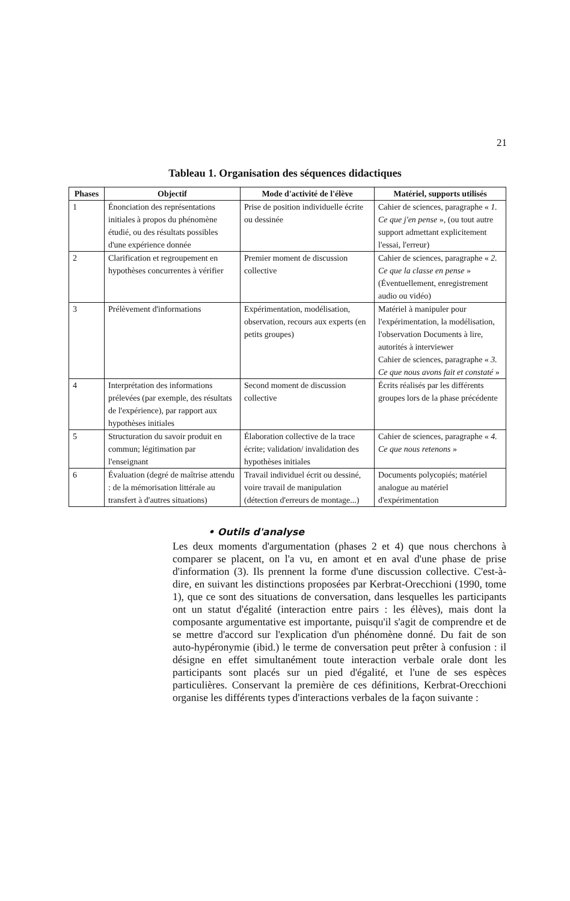21
Tableau 1. Organisation des séquences didactiques
| Phases | Objectif | Mode d'activité de l'élève | Matériel, supports utilisés |
| --- | --- | --- | --- |
| 1 | Énonciation des représentations initiales à propos du phénomène étudié, ou des résultats possibles d'une expérience donnée | Prise de position individuelle écrite ou dessinée | Cahier de sciences, paragraphe « 1. Ce que j'en pense », (ou tout autre support admettant explicitement l'essai, l'erreur) |
| 2 | Clarification et regroupement en hypothèses concurrentes à vérifier | Premier moment de discussion collective | Cahier de sciences, paragraphe « 2. Ce que la classe en pense » (Éventuellement, enregistrement audio ou vidéo) |
| 3 | Prélèvement d'informations | Expérimentation, modélisation, observation, recours aux experts (en petits groupes) | Matériel à manipuler pour l'expérimentation, la modélisation, l'observation Documents à lire, autorités à interviewer Cahier de sciences, paragraphe « 3. Ce que nous avons fait et constaté » |
| 4 | Interprétation des informations prélevées (par exemple, des résultats de l'expérience), par rapport aux hypothèses initiales | Second moment de discussion collective | Écrits réalisés par les différents groupes lors de la phase précédente |
| 5 | Structuration du savoir produit en commun; légitimation par l'enseignant | Élaboration collective de la trace écrite; validation/ invalidation des hypothèses initiales | Cahier de sciences, paragraphe « 4. Ce que nous retenons » |
| 6 | Évaluation (degré de maîtrise attendu : de la mémorisation littérale au transfert à d'autres situations) | Travail individuel écrit ou dessiné, voire travail de manipulation (détection d'erreurs de montage...) | Documents polycopiés; matériel analogue au matériel d'expérimentation |
• Outils d'analyse
Les deux moments d'argumentation (phases 2 et 4) que nous cherchons à comparer se placent, on l'a vu, en amont et en aval d'une phase de prise d'information (3). Ils prennent la forme d'une discussion collective. C'est-à-dire, en suivant les distinctions proposées par Kerbrat-Orecchioni (1990, tome 1), que ce sont des situations de conversation, dans lesquelles les participants ont un statut d'égalité (interaction entre pairs : les élèves), mais dont la composante argumentative est importante, puisqu'il s'agit de comprendre et de se mettre d'accord sur l'explication d'un phénomène donné. Du fait de son auto-hypéronymie (ibid.) le terme de conversation peut prêter à confusion : il désigne en effet simultanément toute interaction verbale orale dont les participants sont placés sur un pied d'égalité, et l'une de ses espèces particulières. Conservant la première de ces définitions, Kerbrat-Orecchioni organise les différents types d'interactions verbales de la façon suivante :